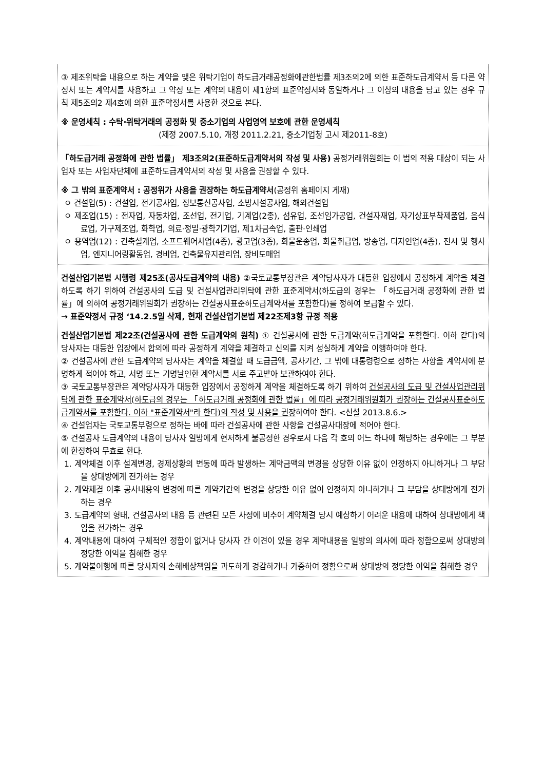③ 제조위탁을 내용으로 하는 계약을 맺은 위탁기업이 하도급거래공정화에관한법률 제3조의2에 의한 표준하도급계약서 등 다른 약정서 또는 계약서를 사용하고 그 약정 또는 계약의 내용이 제1항의 표준약정서와 동일하거나 그 이상의 내용을 담고 있는 경우 규칙 제5조의2 제4호에 의한 표준약정서를 사용한 것으로 본다.
※ 운영세칙 : 수탁·위탁거래의 공정화 및 중소기업의 사업영역 보호에 관한 운영세칙
(제정 2007.5.10, 개정 2011.2.21, 중소기업청 고시 제2011-8호)
「하도급거래 공정화에 관한 법률」 제3조의2(표준하도급계약서의 작성 및 사용) 공정거래위원회는 이 법의 적용 대상이 되는 사업자 또는 사업자단체에 표준하도급계약서의 작성 및 사용을 권장할 수 있다.
※ 그 밖의 표준계약서 : 공정위가 사용을 권장하는 하도급계약서(공정위 홈페이지 게재)
ㅇ 건설업(5) : 건설업, 전기공사업, 정보통신공사업, 소방시설공사업, 해외건설업
ㅇ 제조업(15) : 전자업, 자동차업, 조선업, 전기업, 기계업(2종), 섬유업, 조선임가공업, 건설자재업, 자기상표부착제품업, 음식료업, 가구제조업, 화학업, 의료·정밀·광학기기업, 제1차금속업, 출판·인쇄업
ㅇ 용역업(12) : 건축설계업, 소프트웨어사업(4종), 광고업(3종), 화물운송업, 화물취급업, 방송업, 디자인업(4종), 전시 및 행사업, 엔지니어링활동업, 경비업, 건축물유지관리업, 장비도매업
건설산업기본법 시행령 제25조(공사도급계약의 내용) ②국토교통부장관은 계약당사자가 대등한 입장에서 공정하게 계약을 체결하도록 하기 위하여 건설공사의 도급 및 건설사업관리위탁에 관한 표준계약서(하도급의 경우는 「하도급거래 공정화에 관한 법률」에 의하여 공정거래위원회가 권장하는 건설공사표준하도급계약서를 포함한다)를 정하여 보급할 수 있다.
→ 표준약정서 규정 ‘14.2.5일 삭제, 현재 건설산업기본법 제22조제3항 규정 적용
건설산업기본법 제22조(건설공사에 관한 도급계약의 원칙) ① 건설공사에 관한 도급계약(하도급계약을 포함한다. 이하 같다)의 당사자는 대등한 입장에서 합의에 따라 공정하게 계약을 체결하고 신의를 지켜 성실하게 계약을 이행하여야 한다.
② 건설공사에 관한 도급계약의 당사자는 계약을 체결할 때 도급금액, 공사기간, 그 밖에 대통령령으로 정하는 사항을 계약서에 분명하게 적어야 하고, 서명 또는 기명날인한 계약서를 서로 주고받아 보관하여야 한다.
③ 국토교통부장관은 계약당사자가 대등한 입장에서 공정하게 계약을 체결하도록 하기 위하여 건설공사의 도급 및 건설사업관리위탁에 관한 표준계약서(하도급의 경우는 「하도급거래 공정화에 관한 법률」에 따라 공정거래위원회가 권장하는 건설공사표준하도급계약서를 포함한다. 이하 "표준계약서"라 한다)의 작성 및 사용을 권장하여야 한다. <신설 2013.8.6.>
④ 건설업자는 국토교통부령으로 정하는 바에 따라 건설공사에 관한 사항을 건설공사대장에 적어야 한다.
⑤ 건설공사 도급계약의 내용이 당사자 일방에게 현저하게 불공정한 경우로서 다음 각 호의 어느 하나에 해당하는 경우에는 그 부분에 한정하여 무효로 한다.
1. 계약체결 이후 설계변경, 경제상황의 변동에 따라 발생하는 계약금액의 변경을 상당한 이유 없이 인정하지 아니하거나 그 부담을 상대방에게 전가하는 경우
2. 계약체결 이후 공사내용의 변경에 따른 계약기간의 변경을 상당한 이유 없이 인정하지 아니하거나 그 부담을 상대방에게 전가하는 경우
3. 도급계약의 형태, 건설공사의 내용 등 관련된 모든 사정에 비추어 계약체결 당시 예상하기 어려운 내용에 대하여 상대방에게 책임을 전가하는 경우
4. 계약내용에 대하여 구체적인 정함이 없거나 당사자 간 이견이 있을 경우 계약내용을 일방의 의사에 따라 정함으로써 상대방의 정당한 이익을 침해한 경우
5. 계약불이행에 따른 당사자의 손해배상책임을 과도하게 경감하거나 가중하여 정함으로써 상대방의 정당한 이익을 침해한 경우